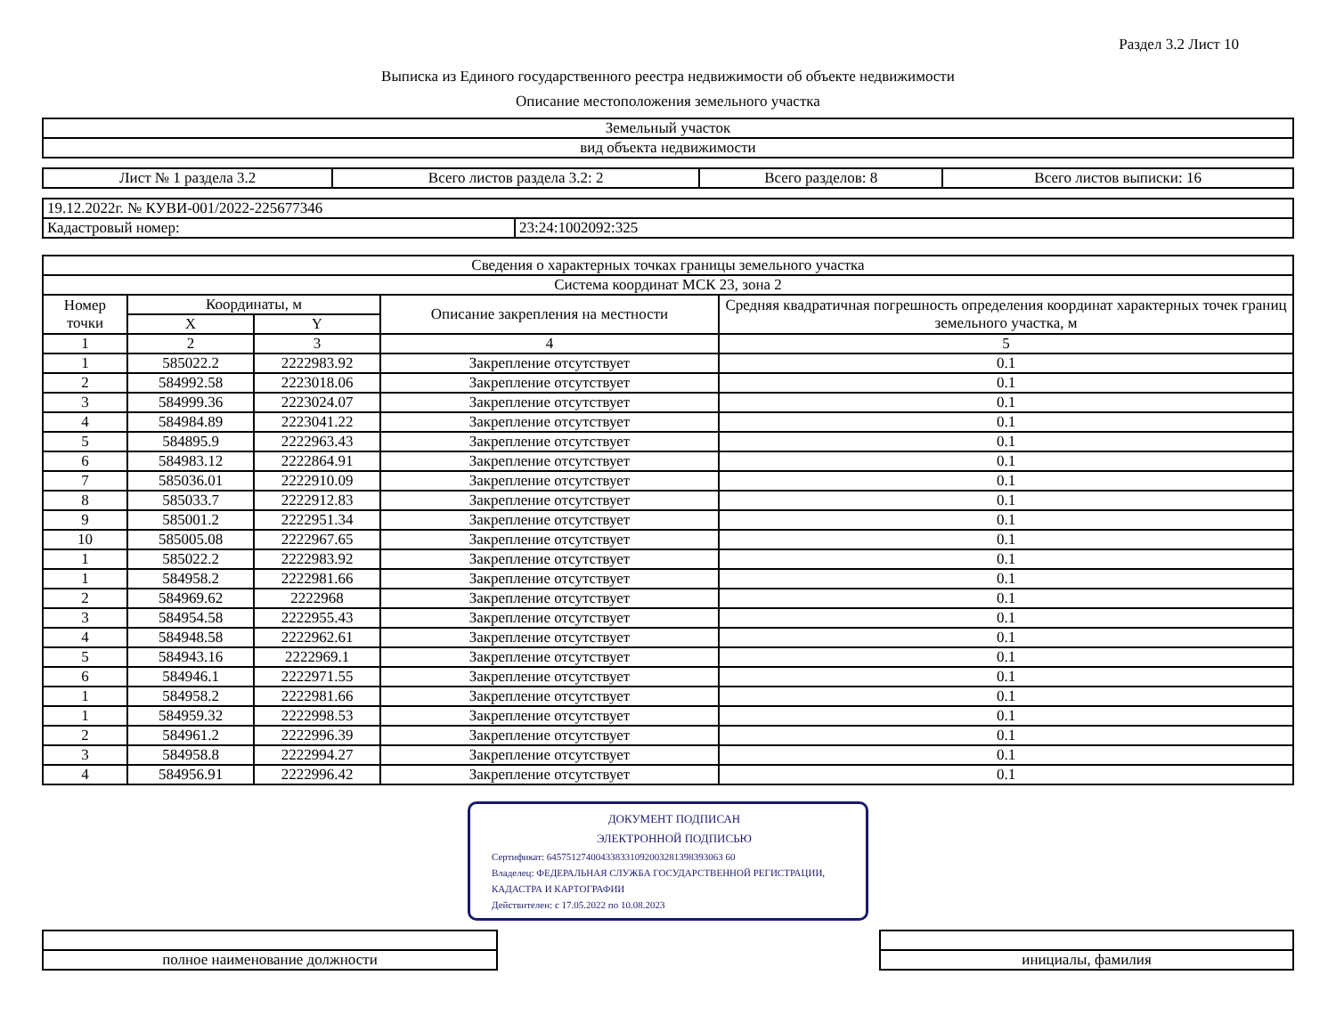Раздел 3.2 Лист 10
Выписка из Единого государственного реестра недвижимости об объекте недвижимости
Описание местоположения земельного участка
| Земельный участок |
| вид объекта недвижимости |
| Лист № 1 раздела 3.2 | Всего листов раздела 3.2: 2 | Всего разделов: 8 | Всего листов выписки: 16 |
| 19.12.2022г. № КУВИ-001/2022-225677346 | |
| Кадастровый номер: | 23:24:1002092:325 |
| Сведения о характерных точках границы земельного участка | | | | |
| Система координат МСК 23, зона 2 | | | | |
| Номер точки | Координаты, м | | Описание закрепления на местности | Средняя квадратичная погрешность определения координат характерных точек границ земельного участка, м |
| | X | Y | | |
| 1 | 2 | 3 | 4 | 5 |
| 1 | 585022.2 | 2222983.92 | Закрепление отсутствует | 0.1 |
| 2 | 584992.58 | 2223018.06 | Закрепление отсутствует | 0.1 |
| 3 | 584999.36 | 2223024.07 | Закрепление отсутствует | 0.1 |
| 4 | 584984.89 | 2223041.22 | Закрепление отсутствует | 0.1 |
| 5 | 584895.9 | 2222963.43 | Закрепление отсутствует | 0.1 |
| 6 | 584983.12 | 2222864.91 | Закрепление отсутствует | 0.1 |
| 7 | 585036.01 | 2222910.09 | Закрепление отсутствует | 0.1 |
| 8 | 585033.7 | 2222912.83 | Закрепление отсутствует | 0.1 |
| 9 | 585001.2 | 2222951.34 | Закрепление отсутствует | 0.1 |
| 10 | 585005.08 | 2222967.65 | Закрепление отсутствует | 0.1 |
| 1 | 585022.2 | 2222983.92 | Закрепление отсутствует | 0.1 |
| 1 | 584958.2 | 2222981.66 | Закрепление отсутствует | 0.1 |
| 2 | 584969.62 | 2222968 | Закрепление отсутствует | 0.1 |
| 3 | 584954.58 | 2222955.43 | Закрепление отсутствует | 0.1 |
| 4 | 584948.58 | 2222962.61 | Закрепление отсутствует | 0.1 |
| 5 | 584943.16 | 2222969.1 | Закрепление отсутствует | 0.1 |
| 6 | 584946.1 | 2222971.55 | Закрепление отсутствует | 0.1 |
| 1 | 584958.2 | 2222981.66 | Закрепление отсутствует | 0.1 |
| 1 | 584959.32 | 2222998.53 | Закрепление отсутствует | 0.1 |
| 2 | 584961.2 | 2222996.39 | Закрепление отсутствует | 0.1 |
| 3 | 584958.8 | 2222994.27 | Закрепление отсутствует | 0.1 |
| 4 | 584956.91 | 2222996.42 | Закрепление отсутствует | 0.1 |
ДОКУМЕНТ ПОДПИСАН
ЭЛЕКТРОННОЙ ПОДПИСЬЮ
Сертификат: 645751274004338331092003281398393063 60
Владелец: ФЕДЕРАЛЬНАЯ СЛУЖБА ГОСУДАРСТВЕННОЙ РЕГИСТРАЦИИ, КАДАСТРА И КАРТОГРАФИИ
Действителен: с 17.05.2022 по 10.08.2023
| полное наименование должности | | инициалы, фамилия |